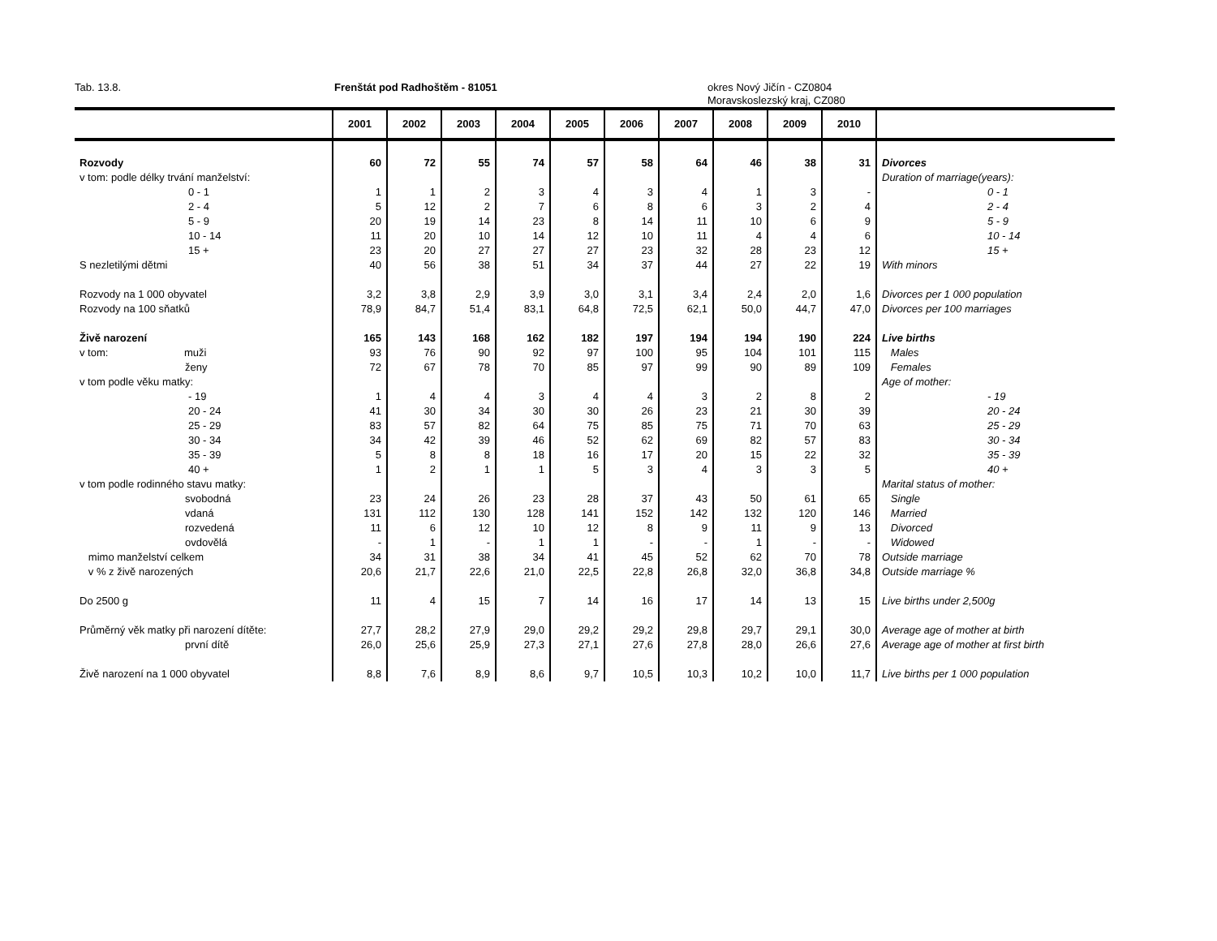Tab. 13.8. Frenštát pod Radhoštěm - 81051 okres Nový Jičín - CZ0804
Moravskoslezský kraj, CZ080
| | 2001 | 2002 | 2003 | 2004 | 2005 | 2006 | 2007 | 2008 | 2009 | 2010 | |
| --- | --- | --- | --- | --- | --- | --- | --- | --- | --- | --- | --- |
| Rozvody | 60 | 72 | 55 | 74 | 57 | 58 | 64 | 46 | 38 | 31 | Divorces |
| v tom: podle délky trvání manželství: | | | | | | | | | | | Duration of marriage(years): |
| 0 - 1 | 1 | 1 | 2 | 3 | 4 | 3 | 4 | 1 | 3 | - | 0 - 1 |
| 2 - 4 | 5 | 12 | 2 | 7 | 6 | 8 | 6 | 3 | 2 | 4 | 2 - 4 |
| 5 - 9 | 20 | 19 | 14 | 23 | 8 | 14 | 11 | 10 | 6 | 9 | 5 - 9 |
| 10 - 14 | 11 | 20 | 10 | 14 | 12 | 10 | 11 | 4 | 4 | 6 | 10 - 14 |
| 15 + | 23 | 20 | 27 | 27 | 27 | 23 | 32 | 28 | 23 | 12 | 15 + |
| S nezletilými dětmi | 40 | 56 | 38 | 51 | 34 | 37 | 44 | 27 | 22 | 19 | With minors |
| Rozvody na 1 000 obyvatel | 3,2 | 3,8 | 2,9 | 3,9 | 3,0 | 3,1 | 3,4 | 2,4 | 2,0 | 1,6 | Divorces per 1 000 population |
| Rozvody na 100 sňatků | 78,9 | 84,7 | 51,4 | 83,1 | 64,8 | 72,5 | 62,1 | 50,0 | 44,7 | 47,0 | Divorces per 100 marriages |
| Živě narození | 165 | 143 | 168 | 162 | 182 | 197 | 194 | 194 | 190 | 224 | Live births |
| v tom: muži | 93 | 76 | 90 | 92 | 97 | 100 | 95 | 104 | 101 | 115 | Males |
| ženy | 72 | 67 | 78 | 70 | 85 | 97 | 99 | 90 | 89 | 109 | Females |
| v tom podle věku matky: | | | | | | | | | | | Age of mother: |
| - 19 | 1 | 4 | 4 | 3 | 4 | 4 | 3 | 2 | 8 | 2 | - 19 |
| 20 - 24 | 41 | 30 | 34 | 30 | 30 | 26 | 23 | 21 | 30 | 39 | 20 - 24 |
| 25 - 29 | 83 | 57 | 82 | 64 | 75 | 85 | 75 | 71 | 70 | 63 | 25 - 29 |
| 30 - 34 | 34 | 42 | 39 | 46 | 52 | 62 | 69 | 82 | 57 | 83 | 30 - 34 |
| 35 - 39 | 5 | 8 | 8 | 18 | 16 | 17 | 20 | 15 | 22 | 32 | 35 - 39 |
| 40 + | 1 | 2 | 1 | 1 | 5 | 3 | 4 | 3 | 3 | 5 | 40 + |
| v tom podle rodinného stavu matky: | | | | | | | | | | | Marital status of mother: |
| svobodná | 23 | 24 | 26 | 23 | 28 | 37 | 43 | 50 | 61 | 65 | Single |
| vdaná | 131 | 112 | 130 | 128 | 141 | 152 | 142 | 132 | 120 | 146 | Married |
| rozvedená | 11 | 6 | 12 | 10 | 12 | 8 | 9 | 11 | 9 | 13 | Divorced |
| ovdovělá | - | 1 | - | 1 | 1 | - | - | 1 | - | - | Widowed |
| mimo manželství celkem | 34 | 31 | 38 | 34 | 41 | 45 | 52 | 62 | 70 | 78 | Outside marriage |
| v % z živě narozených | 20,6 | 21,7 | 22,6 | 21,0 | 22,5 | 22,8 | 26,8 | 32,0 | 36,8 | 34,8 | Outside marriage % |
| Do 2500 g | 11 | 4 | 15 | 7 | 14 | 16 | 17 | 14 | 13 | 15 | Live births under 2,500g |
| Průměrný věk matky při narození dítěte: | 27,7 | 28,2 | 27,9 | 29,0 | 29,2 | 29,2 | 29,8 | 29,7 | 29,1 | 30,0 | Average age of mother at birth |
| první dítě | 26,0 | 25,6 | 25,9 | 27,3 | 27,1 | 27,6 | 27,8 | 28,0 | 26,6 | 27,6 | Average age of mother at first birth |
| Živě narození na 1 000 obyvatel | 8,8 | 7,6 | 8,9 | 8,6 | 9,7 | 10,5 | 10,3 | 10,2 | 10,0 | 11,7 | Live births per 1 000 population |